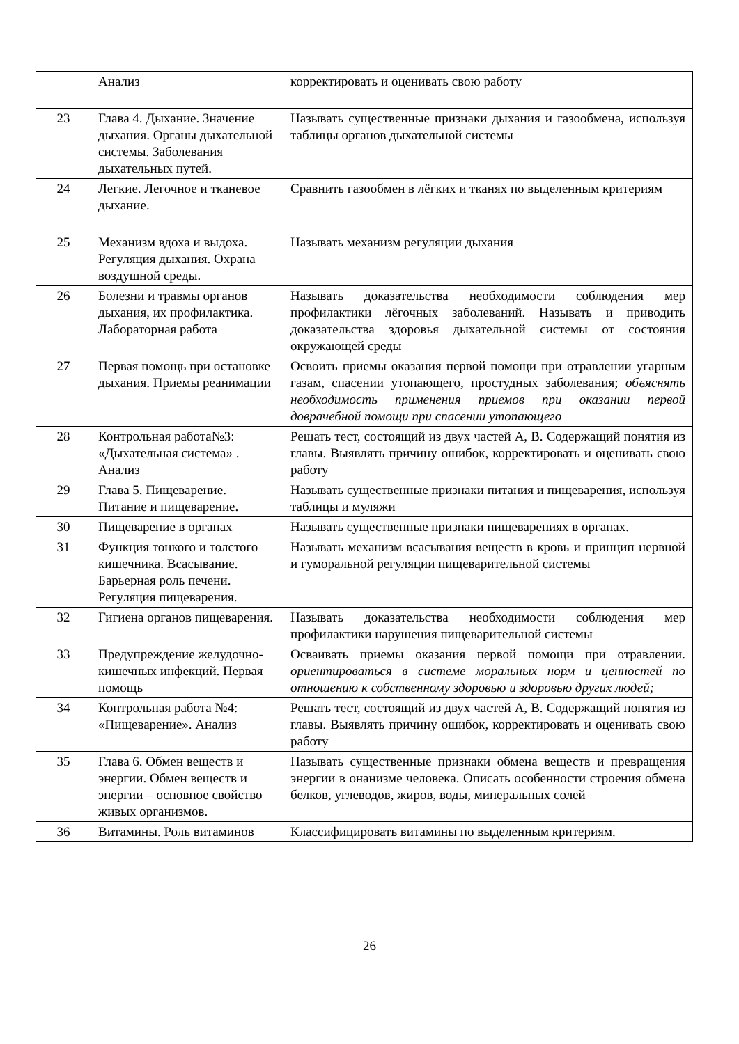| | Анализ | корректировать и оценивать свою работу |
| 23 | Глава 4. Дыхание. Значение дыхания. Органы дыхательной системы. Заболевания дыхательных путей. | Называть существенные признаки дыхания и газообмена, используя таблицы органов дыхательной системы |
| 24 | Легкие. Легочное и тканевое дыхание. | Сравнить газообмен в лёгких и тканях по выделенным критериям |
| 25 | Механизм вдоха и выдоха. Регуляция дыхания. Охрана воздушной среды. | Называть механизм регуляции дыхания |
| 26 | Болезни и травмы органов дыхания, их профилактика. Лабораторная работа | Называть доказательства необходимости соблюдения мер профилактики лёгочных заболеваний. Называть и приводить доказательства здоровья дыхательной системы от состояния окружающей среды |
| 27 | Первая помощь при остановке дыхания. Приемы реанимации | Освоить приемы оказания первой помощи при отравлении угарным газам, спасении утопающего, простудных заболевания; объяснять необходимость применения приемов при оказании первой доврачебной помощи при спасении утопающего |
| 28 | Контрольная работа№3: «Дыхательная система» . Анализ | Решать тест, состоящий из двух частей А, В. Содержащий понятия из главы. Выявлять причину ошибок, корректировать и оценивать свою работу |
| 29 | Глава 5. Пищеварение. Питание и пищеварение. | Называть существенные признаки питания и пищеварения, используя таблицы и муляжи |
| 30 | Пищеварение в органах | Называть существенные признаки пищеварениях в органах. |
| 31 | Функция тонкого и толстого кишечника. Всасывание. Барьерная роль печени. Регуляция пищеварения. | Называть механизм всасывания веществ в кровь и принцип нервной и гуморальной регуляции пищеварительной системы |
| 32 | Гигиена органов пищеварения. | Называть доказательства необходимости соблюдения мер профилактики нарушения пищеварительной системы |
| 33 | Предупреждение желудочно-кишечных инфекций. Первая помощь | Осваивать приемы оказания первой помощи при отравлении. ориентироваться в системе моральных норм и ценностей по отношению к собственному здоровью и здоровью других людей; |
| 34 | Контрольная работа №4: «Пищеварение». Анализ | Решать тест, состоящий из двух частей А, В. Содержащий понятия из главы. Выявлять причину ошибок, корректировать и оценивать свою работу |
| 35 | Глава 6. Обмен веществ и энергии. Обмен веществ и энергии – основное свойство живых организмов. | Называть существенные признаки обмена веществ и превращения энергии в онанизме человека. Описать особенности строения обмена белков, углеводов, жиров, воды, минеральных солей |
| 36 | Витамины. Роль витаминов | Классифицировать витамины по выделенным критериям. |
26